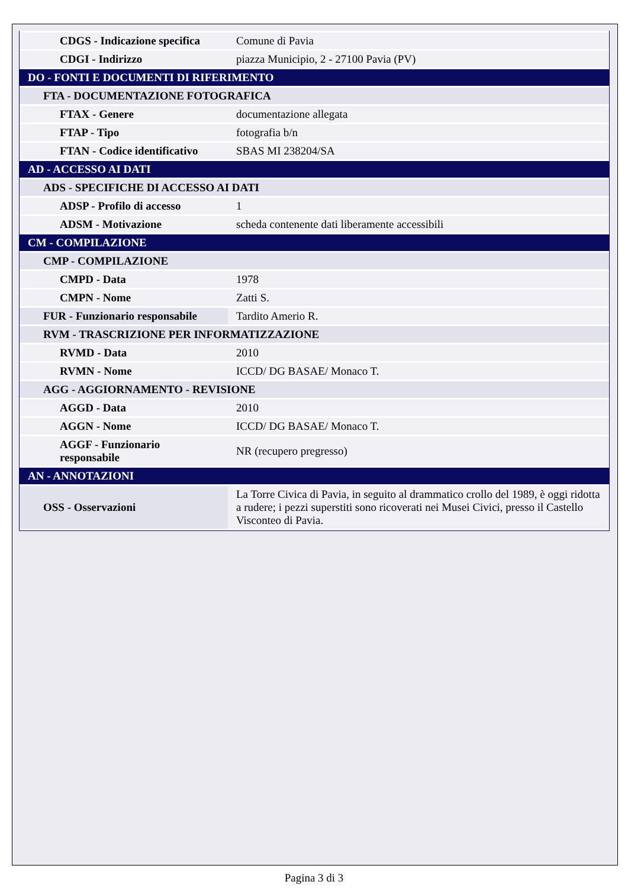| CDGS - Indicazione specifica | Comune di Pavia |
| CDGI - Indirizzo | piazza Municipio, 2 - 27100 Pavia (PV) |
| DO - FONTI E DOCUMENTI DI RIFERIMENTO | |
| FTA - DOCUMENTAZIONE FOTOGRAFICA | |
| FTAX - Genere | documentazione allegata |
| FTAP - Tipo | fotografia b/n |
| FTAN - Codice identificativo | SBAS MI 238204/SA |
| AD - ACCESSO AI DATI | |
| ADS - SPECIFICHE DI ACCESSO AI DATI | |
| ADSP - Profilo di accesso | 1 |
| ADSM - Motivazione | scheda contenente dati liberamente accessibili |
| CM - COMPILAZIONE | |
| CMP - COMPILAZIONE | |
| CMPD - Data | 1978 |
| CMPN - Nome | Zatti S. |
| FUR - Funzionario responsabile | Tardito Amerio R. |
| RVM - TRASCRIZIONE PER INFORMATIZZAZIONE | |
| RVMD - Data | 2010 |
| RVMN - Nome | ICCD/ DG BASAE/ Monaco T. |
| AGG - AGGIORNAMENTO - REVISIONE | |
| AGGD - Data | 2010 |
| AGGN - Nome | ICCD/ DG BASAE/ Monaco T. |
| AGGF - Funzionario responsabile | NR (recupero pregresso) |
| AN - ANNOTAZIONI | |
| OSS - Osservazioni | La Torre Civica di Pavia, in seguito al drammatico crollo del 1989, è oggi ridotta a rudere; i pezzi superstiti sono ricoverati nei Musei Civici, presso il Castello Visconteo di Pavia. |
Pagina 3 di 3